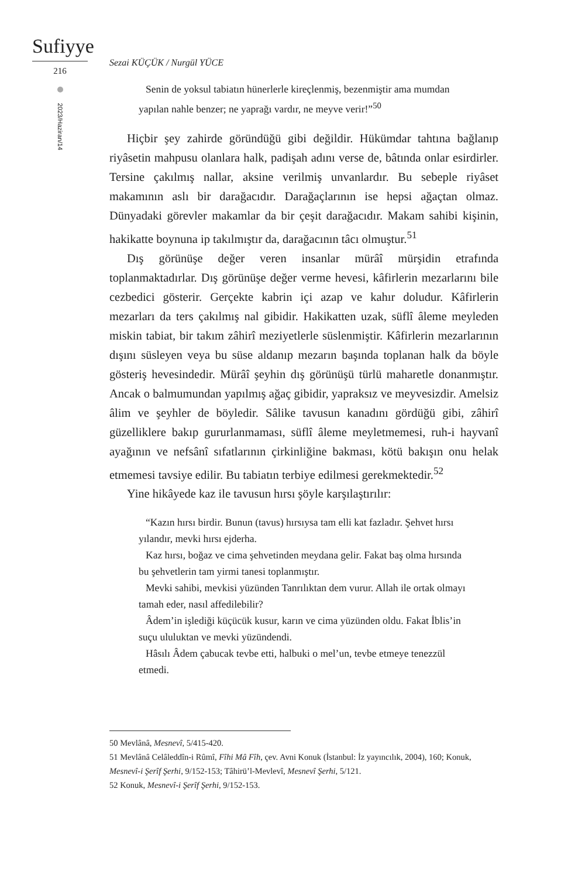Sufiyye
216
2023/Haziran/14
Sezai KÜÇÜK / Nurgül YÜCE
Senin de yoksul tabiatın hünerlerle kireçlenmiş, bezenmiştir ama mumdan yapılan nahle benzer; ne yaprağı vardır, ne meyve verir!”<sup>50</sup>
Hiçbir şey zahirde göründüğü gibi değildir. Hükümdar tahtına bağlanıp riyâsetin mahpusu olanlara halk, padişah adını verse de, bâtında onlar esirdirler. Tersine çakılmış nallar, aksine verilmiş unvanlardır. Bu sebeple riyâset makamının aslı bir darağacıdır. Darağaçlarının ise hepsi ağaçtan olmaz. Dünyadaki görevler makamlar da bir çeşit darağacıdır. Makam sahibi kişinin, hakikatte boynuna ip takılmıştır da, darağacının tâcı olmuştur.<sup>51</sup>
Dış görünüşe değer veren insanlar mürâî mürşidin etrafında toplanmaktadırlar. Dış görünüşe değer verme hevesi, kâfirlerin mezarlarını bile cezbedici gösterir. Gerçekte kabrin içi azap ve kahır doludur. Kâfirlerin mezarları da ters çakılmış nal gibidir. Hakikatten uzak, süflî âleme meyleden miskin tabiat, bir takım zâhirî meziyetlerle süslenmiştir. Kâfirlerin mezarlarının dışını süsleyen veya bu süse aldanıp mezarın başında toplanan halk da böyle gösteriş hevesindedir. Mürâî şeyhin dış görünüşü türlü maharetle donanmıştır. Ancak o balmumundan yapılmış ağaç gibidir, yapraksız ve meyvesizdir. Amelsiz âlim ve şeyhler de böyledir. Sâlike tavusun kanadını gördüğü gibi, zâhirî güzelliklere bakıp gururlanmaması, süflî âleme meyletmemesi, ruh-i hayvanî ayağının ve nefsânî sıfatlarının çirkinliğine bakması, kötü bakışın onu helak etmemesi tavsiye edilir. Bu tabiatın terbiye edilmesi gerekmektedir.<sup>52</sup>
Yine hikâyede kaz ile tavusun hırsı şöyle karşılaştırılır:
“Kazın hırsı birdir. Bunun (tavus) hırsıysa tam elli kat fazladır. Şehvet hırsı yılandır, mevki hırsı ejderha.
Kaz hırsı, boğaz ve cima şehvetinden meydana gelir. Fakat baş olma hırsında bu şehvetlerin tam yirmi tanesi toplanmıştır.
Mevki sahibi, mevkisi yüzünden Tanrılıktan dem vurur. Allah ile ortak olmayı tamah eder, nasıl affedilebilir?
Âdem’in işlediği küçücük kusur, karın ve cima yüzünden oldu. Fakat İblis’in suçu ululuktan ve mevki yüzündendi.
Hâsılı Âdem çabucak tevbe etti, halbuki o mel’un, tevbe etmeye tenezzül etmedi.
50 Mevlânâ, Mesnevî, 5/415-420.
51 Mevlânâ Celâleddîn-i Rûmî, Fîhi Mâ Fîh, çev. Avni Konuk (İstanbul: İz yayıncılık, 2004), 160; Konuk, Mesnevî-i Şerîf Şerhi, 9/152-153; Tâhirü’l-Mevlevî, Mesnevî Şerhi, 5/121.
52 Konuk, Mesnevî-i Şerîf Şerhi, 9/152-153.